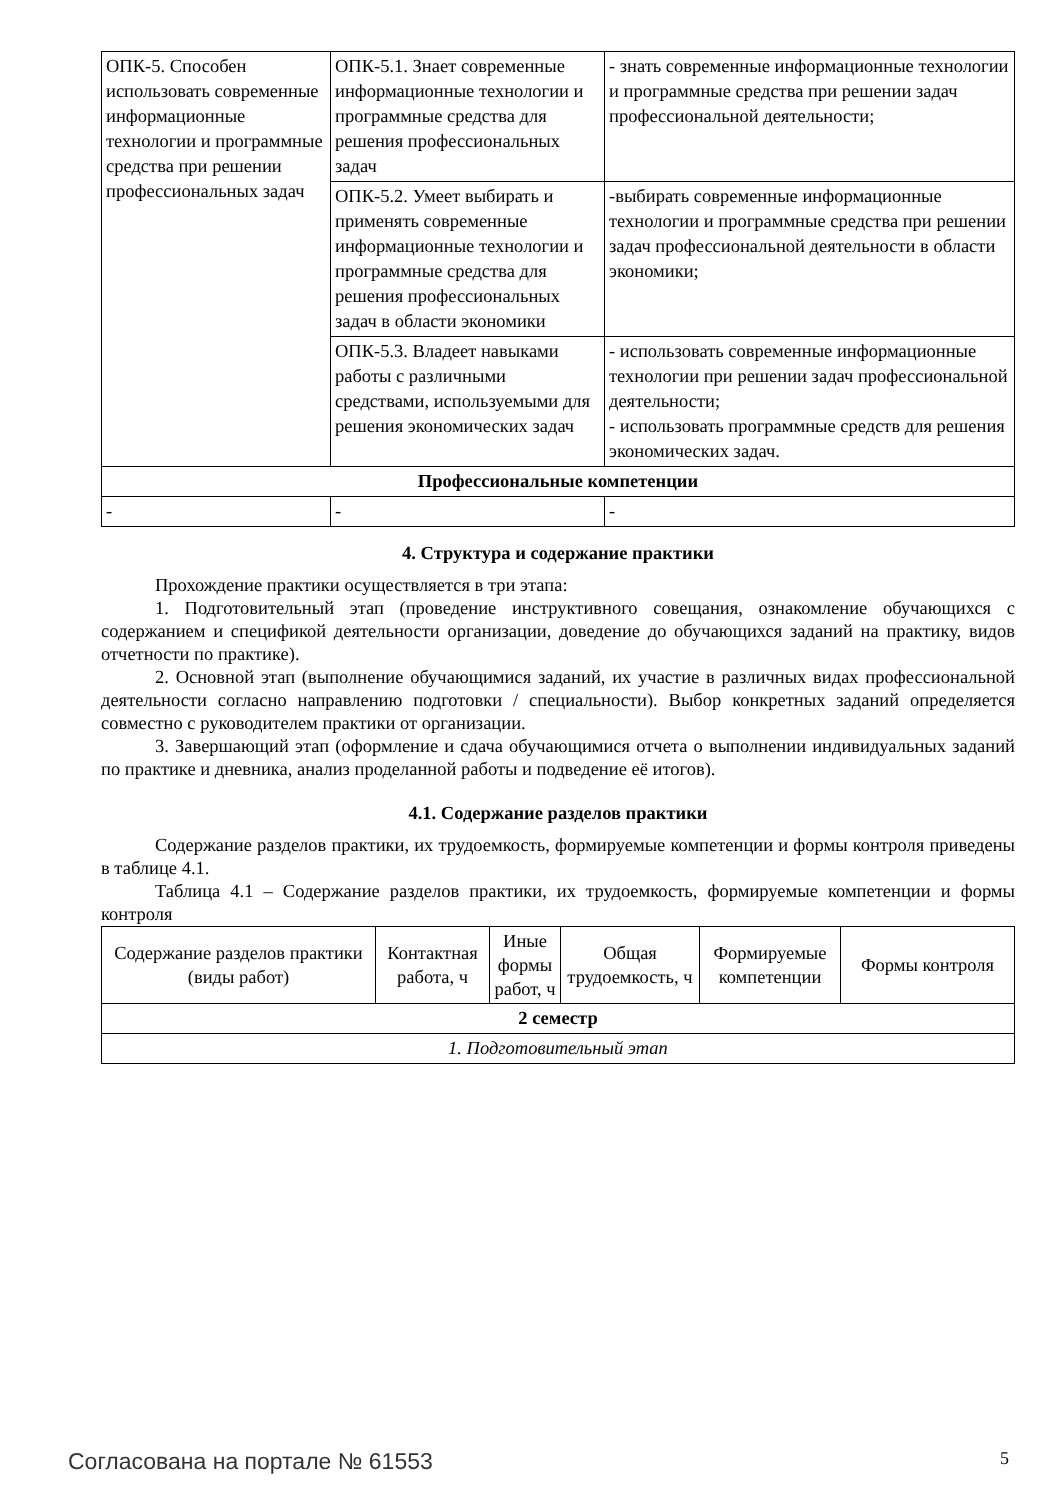| ОПК-5. Способен использовать современные информационные технологии и программные средства при решении профессиональных задач | ОПК-5.1. Знает современные информационные технологии и программные средства для решения профессиональных задач | - знать современные информационные технологии и программные средства при решении задач профессиональной деятельности; |
| | ОПК-5.2. Умеет выбирать и применять современные информационные технологии и программные средства для решения профессиональных задач в области экономики | -выбирать современные информационные технологии и программные средства при решении задач профессиональной деятельности в области экономики; |
| | ОПК-5.3. Владеет навыками работы с различными средствами, используемыми для решения экономических задач | - использовать современные информационные технологии при решении задач профессиональной деятельности; - использовать программные средств для решения экономических задач. |
| Профессиональные компетенции | | |
| - | - | - |
4. Структура и содержание практики
Прохождение практики осуществляется в три этапа:
1. Подготовительный этап (проведение инструктивного совещания, ознакомление обучающихся с содержанием и спецификой деятельности организации, доведение до обучающихся заданий на практику, видов отчетности по практике).
2. Основной этап (выполнение обучающимися заданий, их участие в различных видах профессиональной деятельности согласно направлению подготовки / специальности). Выбор конкретных заданий определяется совместно с руководителем практики от организации.
3. Завершающий этап (оформление и сдача обучающимися отчета о выполнении индивидуальных заданий по практике и дневника, анализ проделанной работы и подведение её итогов).
4.1. Содержание разделов практики
Содержание разделов практики, их трудоемкость, формируемые компетенции и формы контроля приведены в таблице 4.1.
Таблица 4.1 – Содержание разделов практики, их трудоемкость, формируемые компетенции и формы контроля
| Содержание разделов практики (виды работ) | Контактная работа, ч | Иные формы работ, ч | Общая трудоемкость, ч | Формируемые компетенции | Формы контроля |
| --- | --- | --- | --- | --- | --- |
| 2 семестр | | | | | |
| 1. Подготовительный этап | | | | | |
Согласована на портале № 61553 5